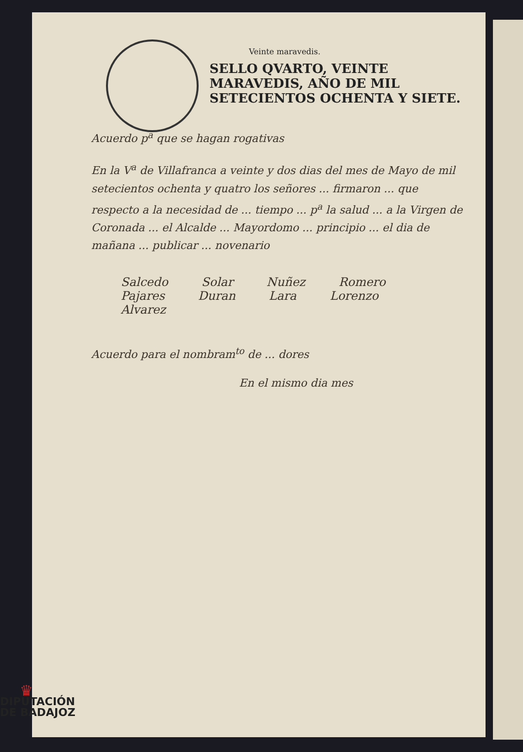Veinte maravedis.
SELLO QVARTO, VEINTE MARAVEDIS, AÑO DE MIL SETECIENTOS OCHENTA Y SIETE.
Acuerdo p<sup>a</sup> que se hagan rogativas
En la V<sup>a</sup> de Villafranca a veinte y dos dias del mes de Mayo de mil setecientos ochenta y quatro los señores ... firmaron ... que respecto a la necesidad de ... tiempo ... p<sup>a</sup> la salud ... a la Virgen de Coronada ... el Alcalde ... Mayordomo ... principio ... el dia de mañana ... publicar ... novenario
Salcedo Solar Nuñez Romero Pajares Duran Lara Lorenzo Alvarez
Acuerdo para el nombram<sup>to</sup> de ... dores
En el mismo dia mes
♛
DIPUTACIÓN
DE BADAJOZ